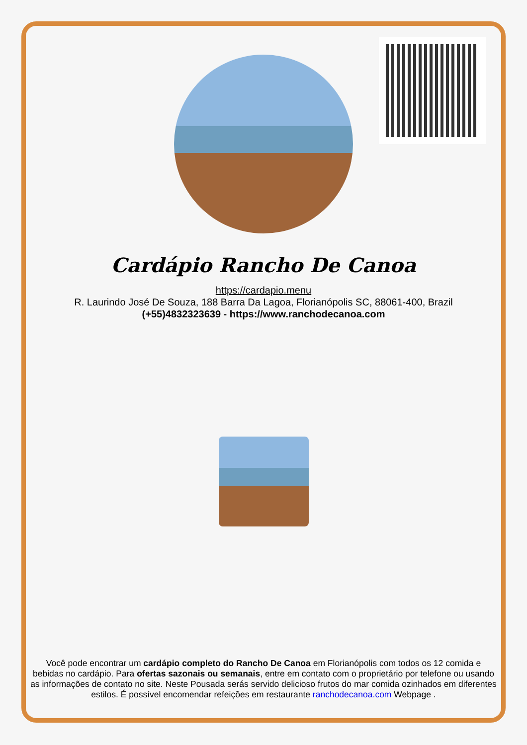Cardápio Rancho De Canoa
https://cardapio.menu
R. Laurindo José De Souza, 188 Barra Da Lagoa, Florianópolis SC, 88061-400, Brazil
(+55)4832323639 - https://www.ranchodecanoa.com
Você pode encontrar um cardápio completo do Rancho De Canoa em Florianópolis com todos os 12 comida e bebidas no cardápio. Para ofertas sazonais ou semanais, entre em contato com o proprietário por telefone ou usando as informações de contato no site. Neste Pousada serás servido delicioso frutos do mar comida ozinhados em diferentes estilos. É possível encomendar refeições em restaurante ranchodecanoa.com Webpage .